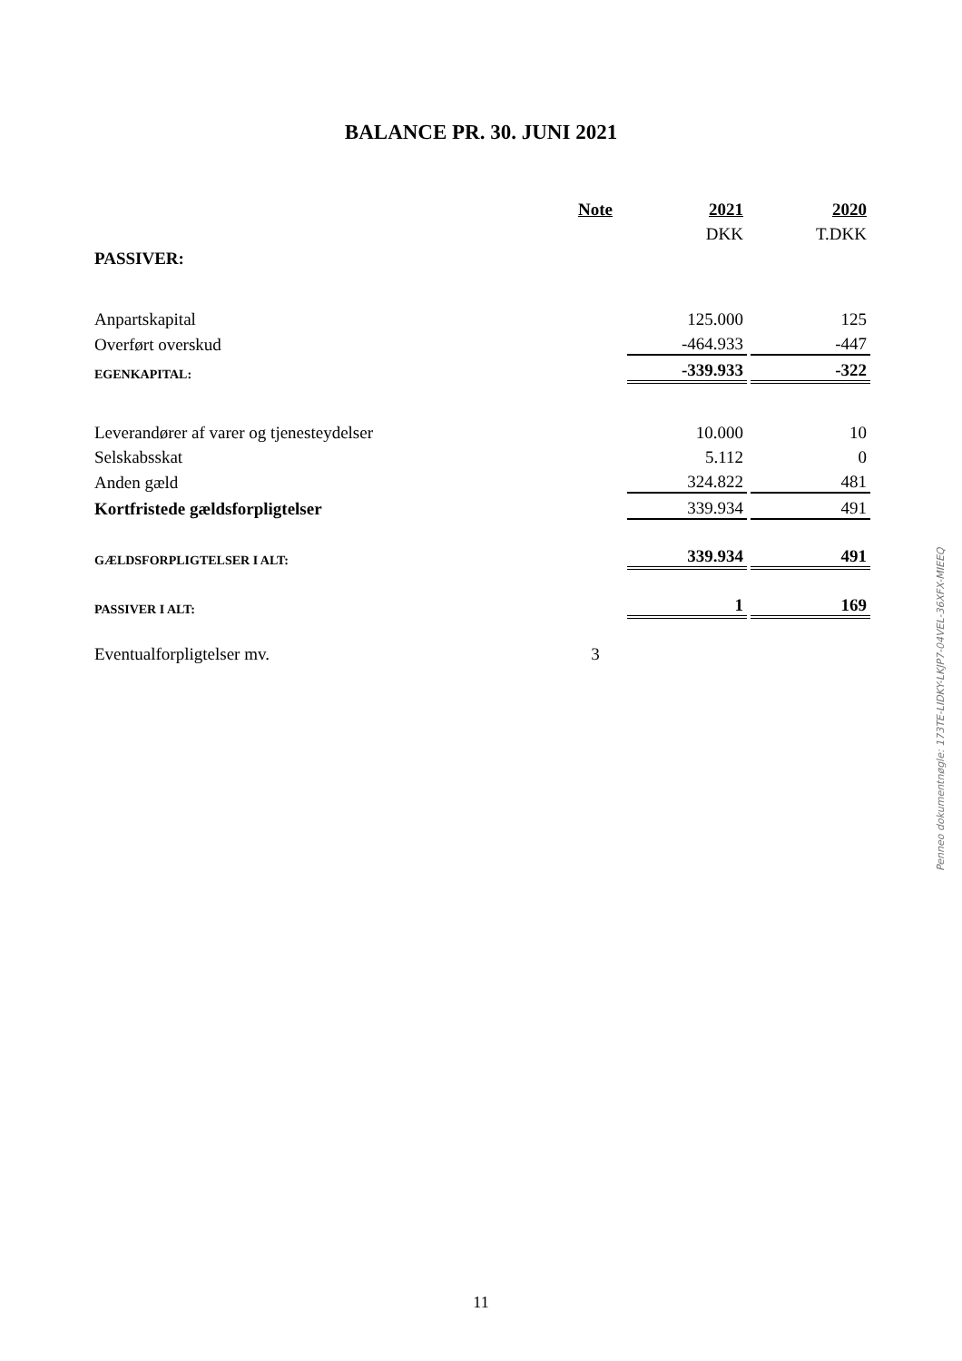BALANCE PR. 30. JUNI 2021
| | Note | | 2021 | | 2020 |
| --- | --- | --- | --- | --- | --- |
| | | | DKK | | T.DKK |
| PASSIVER: | | | | | |
| Anpartskapital | | | 125.000 | | 125 |
| Overført overskud | | | -464.933 | | -447 |
| EGENKAPITAL: | | | -339.933 | | -322 |
| Leverandører af varer og tjenesteydelser | | | 10.000 | | 10 |
| Selskabsskat | | | 5.112 | | 0 |
| Anden gæld | | | 324.822 | | 481 |
| Kortfristede gældsforpligtelser | | | 339.934 | | 491 |
| GÆLDSFORPLIGTELSER I ALT: | | | 339.934 | | 491 |
| PASSIVER I ALT: | | | 1 | | 169 |
| Eventualforpligtelser mv. | 3 | | | | |
Penneo dokumentnøgle: 173TE-LIDKY-LKJP7-04VEL-36XFX-MIEEQ
11